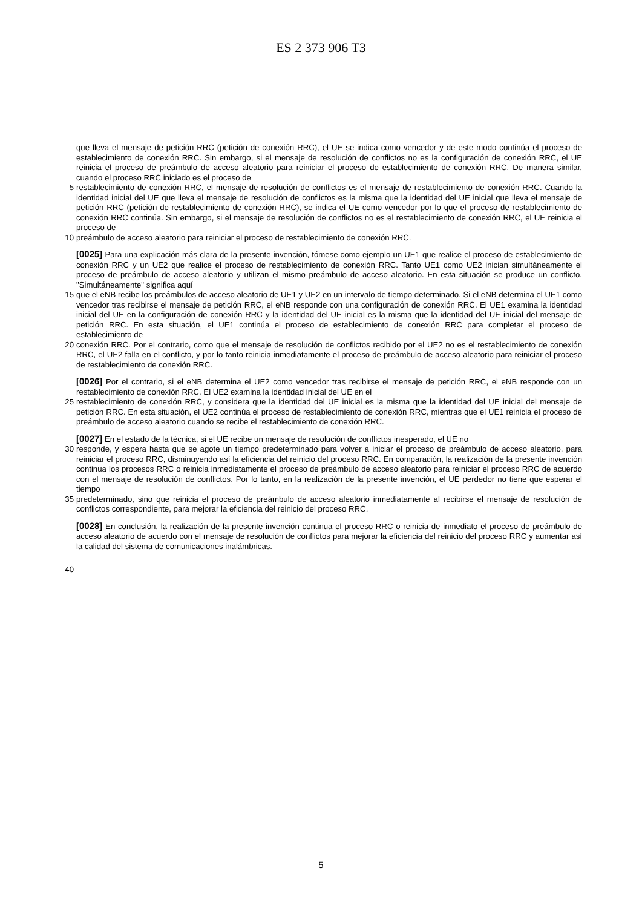ES 2 373 906 T3
que lleva el mensaje de petición RRC (petición de conexión RRC), el UE se indica como vencedor y de este modo continúa el proceso de establecimiento de conexión RRC. Sin embargo, si el mensaje de resolución de conflictos no es la configuración de conexión RRC, el UE reinicia el proceso de preámbulo de acceso aleatorio para reiniciar el proceso de establecimiento de conexión RRC. De manera similar, cuando el proceso RRC iniciado es el proceso de
5 restablecimiento de conexión RRC, el mensaje de resolución de conflictos es el mensaje de restablecimiento de conexión RRC. Cuando la identidad inicial del UE que lleva el mensaje de resolución de conflictos es la misma que la identidad del UE inicial que lleva el mensaje de petición RRC (petición de restablecimiento de conexión RRC), se indica el UE como vencedor por lo que el proceso de restablecimiento de conexión RRC continúa. Sin embargo, si el mensaje de resolución de conflictos no es el restablecimiento de conexión RRC, el UE reinicia el proceso de
10 preámbulo de acceso aleatorio para reiniciar el proceso de restablecimiento de conexión RRC.
[0025] Para una explicación más clara de la presente invención, tómese como ejemplo un UE1 que realice el proceso de establecimiento de conexión RRC y un UE2 que realice el proceso de restablecimiento de conexión RRC. Tanto UE1 como UE2 inician simultáneamente el proceso de preámbulo de acceso aleatorio y utilizan el mismo preámbulo de acceso aleatorio. En esta situación se produce un conflicto. "Simultáneamente" significa aquí
15 que el eNB recibe los preámbulos de acceso aleatorio de UE1 y UE2 en un intervalo de tiempo determinado. Si el eNB determina el UE1 como vencedor tras recibirse el mensaje de petición RRC, el eNB responde con una configuración de conexión RRC. El UE1 examina la identidad inicial del UE en la configuración de conexión RRC y la identidad del UE inicial es la misma que la identidad del UE inicial del mensaje de petición RRC. En esta situación, el UE1 continúa el proceso de establecimiento de conexión RRC para completar el proceso de establecimiento de
20 conexión RRC. Por el contrario, como que el mensaje de resolución de conflictos recibido por el UE2 no es el restablecimiento de conexión RRC, el UE2 falla en el conflicto, y por lo tanto reinicia inmediatamente el proceso de preámbulo de acceso aleatorio para reiniciar el proceso de restablecimiento de conexión RRC.
[0026] Por el contrario, si el eNB determina el UE2 como vencedor tras recibirse el mensaje de petición RRC, el eNB responde con un restablecimiento de conexión RRC. El UE2 examina la identidad inicial del UE en el
25 restablecimiento de conexión RRC, y considera que la identidad del UE inicial es la misma que la identidad del UE inicial del mensaje de petición RRC. En esta situación, el UE2 continúa el proceso de restablecimiento de conexión RRC, mientras que el UE1 reinicia el proceso de preámbulo de acceso aleatorio cuando se recibe el restablecimiento de conexión RRC.
[0027] En el estado de la técnica, si el UE recibe un mensaje de resolución de conflictos inesperado, el UE no
30 responde, y espera hasta que se agote un tiempo predeterminado para volver a iniciar el proceso de preámbulo de acceso aleatorio, para reiniciar el proceso RRC, disminuyendo así la eficiencia del reinicio del proceso RRC. En comparación, la realización de la presente invención continua los procesos RRC o reinicia inmediatamente el proceso de preámbulo de acceso aleatorio para reiniciar el proceso RRC de acuerdo con el mensaje de resolución de conflictos. Por lo tanto, en la realización de la presente invención, el UE perdedor no tiene que esperar el tiempo
35 predeterminado, sino que reinicia el proceso de preámbulo de acceso aleatorio inmediatamente al recibirse el mensaje de resolución de conflictos correspondiente, para mejorar la eficiencia del reinicio del proceso RRC.
[0028] En conclusión, la realización de la presente invención continua el proceso RRC o reinicia de inmediato el proceso de preámbulo de acceso aleatorio de acuerdo con el mensaje de resolución de conflictos para mejorar la eficiencia del reinicio del proceso RRC y aumentar así la calidad del sistema de comunicaciones inalámbricas.
40
5